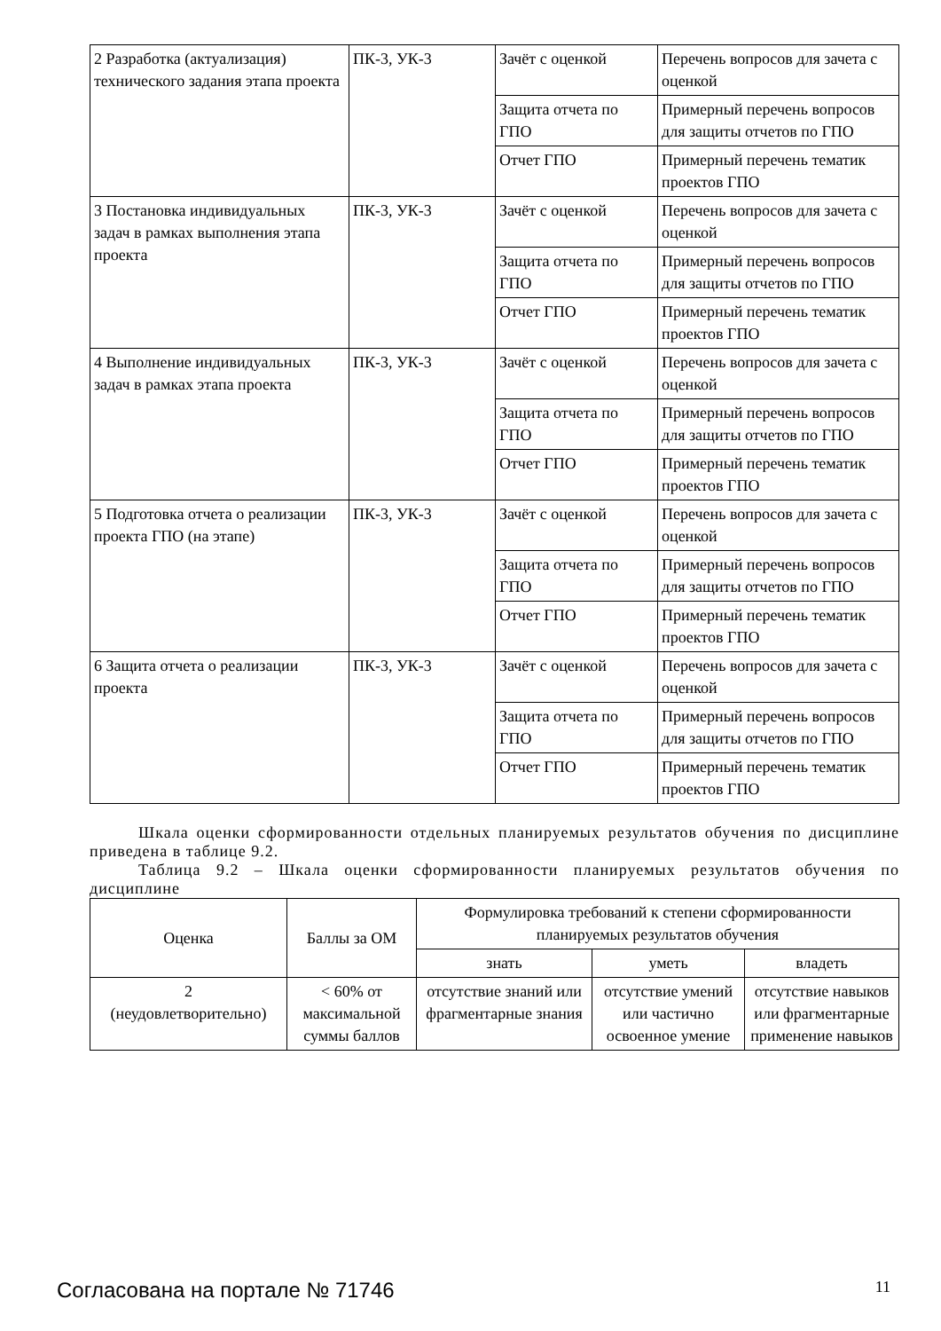| 2 Разработка (актуализация) технического задания этапа проекта | ПК-3, УК-3 | Зачёт с оценкой | Перечень вопросов для зачета с оценкой |
| | | Защита отчета по ГПО | Примерный перечень вопросов для защиты отчетов по ГПО |
| | | Отчет ГПО | Примерный перечень тематик проектов ГПО |
| 3 Постановка индивидуальных задач в рамках выполнения этапа проекта | ПК-3, УК-3 | Зачёт с оценкой | Перечень вопросов для зачета с оценкой |
| | | Защита отчета по ГПО | Примерный перечень вопросов для защиты отчетов по ГПО |
| | | Отчет ГПО | Примерный перечень тематик проектов ГПО |
| 4 Выполнение индивидуальных задач в рамках этапа проекта | ПК-3, УК-3 | Зачёт с оценкой | Перечень вопросов для зачета с оценкой |
| | | Защита отчета по ГПО | Примерный перечень вопросов для защиты отчетов по ГПО |
| | | Отчет ГПО | Примерный перечень тематик проектов ГПО |
| 5 Подготовка отчета о реализации проекта ГПО (на этапе) | ПК-3, УК-3 | Зачёт с оценкой | Перечень вопросов для зачета с оценкой |
| | | Защита отчета по ГПО | Примерный перечень вопросов для защиты отчетов по ГПО |
| | | Отчет ГПО | Примерный перечень тематик проектов ГПО |
| 6 Защита отчета о реализации проекта | ПК-3, УК-3 | Зачёт с оценкой | Перечень вопросов для зачета с оценкой |
| | | Защита отчета по ГПО | Примерный перечень вопросов для защиты отчетов по ГПО |
| | | Отчет ГПО | Примерный перечень тематик проектов ГПО |
Шкала оценки сформированности отдельных планируемых результатов обучения по дисциплине приведена в таблице 9.2.
Таблица 9.2 – Шкала оценки сформированности планируемых результатов обучения по дисциплине
| Оценка | Баллы за ОМ | Формулировка требований к степени сформированности планируемых результатов обучения | | |
| --- | --- | --- | --- | --- |
| | | знать | уметь | владеть |
| 2 (неудовлетворительно) | < 60% от максимальной суммы баллов | отсутствие знаний или фрагментарные знания | отсутствие умений или частично освоенное умение | отсутствие навыков или фрагментарные применение навыков |
Согласована на портале № 71746 11